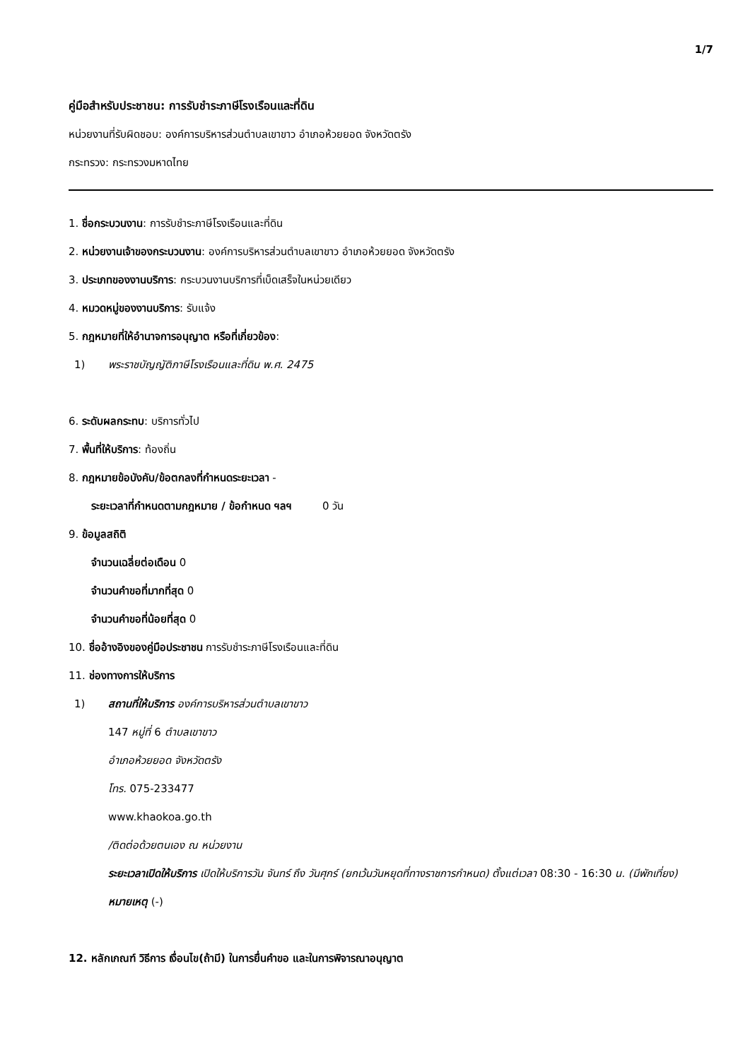1/7
คู่มือสำหรับประชาชน: การรับชำระภาษีโรงเรือนและที่ดิน
หน่วยงานที่รับผิดชอบ: องค์การบริหารส่วนตำบลเขาขาว อำเภอห้วยยอด จังหวัดตรัง
กระทรวง: กระทรวงมหาดไทย
1. ชื่อกระบวนงาน: การรับชำระภาษีโรงเรือนและที่ดิน
2. หน่วยงานเจ้าของกระบวนงาน: องค์การบริหารส่วนตำบลเขาขาว อำเภอห้วยยอด จังหวัดตรัง
3. ประเภทของงานบริการ: กระบวนงานบริการที่เบ็ดเสร็จในหน่วยเดียว
4. หมวดหมู่ของงานบริการ: รับแจ้ง
5. กฎหมายที่ให้อำนาจการอนุญาต หรือที่เกี่ยวข้อง:
1) พระราชบัญญัติภาษีโรงเรือนและที่ดิน พ.ศ. 2475
6. ระดับผลกระทบ: บริการทั่วไป
7. พื้นที่ให้บริการ: ท้องถิ่น
8. กฎหมายข้อบังคับ/ข้อตกลงที่กำหนดระยะเวลา -
ระยะเวลาที่กำหนดตามกฎหมาย / ข้อกำหนด ฯลฯ 0 วัน
9. ข้อมูลสถิติ
จำนวนเฉลี่ยต่อเดือน 0
จำนวนคำขอที่มากที่สุด 0
จำนวนคำขอที่น้อยที่สุด 0
10. ชื่ออ้างอิงของคู่มือประชาชน การรับชำระภาษีโรงเรือนและที่ดิน
11. ช่องทางการให้บริการ
1) สถานที่ให้บริการ องค์การบริหารส่วนตำบลเขาขาว
147 หมู่ที่ 6 ตำบลเขาขาว
อำเภอห้วยยอด จังหวัดตรัง
โทร. 075-233477
www.khaokoa.go.th
/ติดต่อด้วยตนเอง ณ หน่วยงาน
ระยะเวลาเปิดให้บริการ เปิดให้บริการวัน จันทร์ ถึง วันศุกร์ (ยกเว้นวันหยุดที่ทางราชการกำหนด) ตั้งแต่เวลา 08:30 - 16:30 น. (มีพักเที่ยง)
หมายเหตุ (-)
12. หลักเกณฑ์ วิธีการ เงื่อนไข(ถ้ามี) ในการยื่นคำขอ และในการพิจารณาอนุญาต